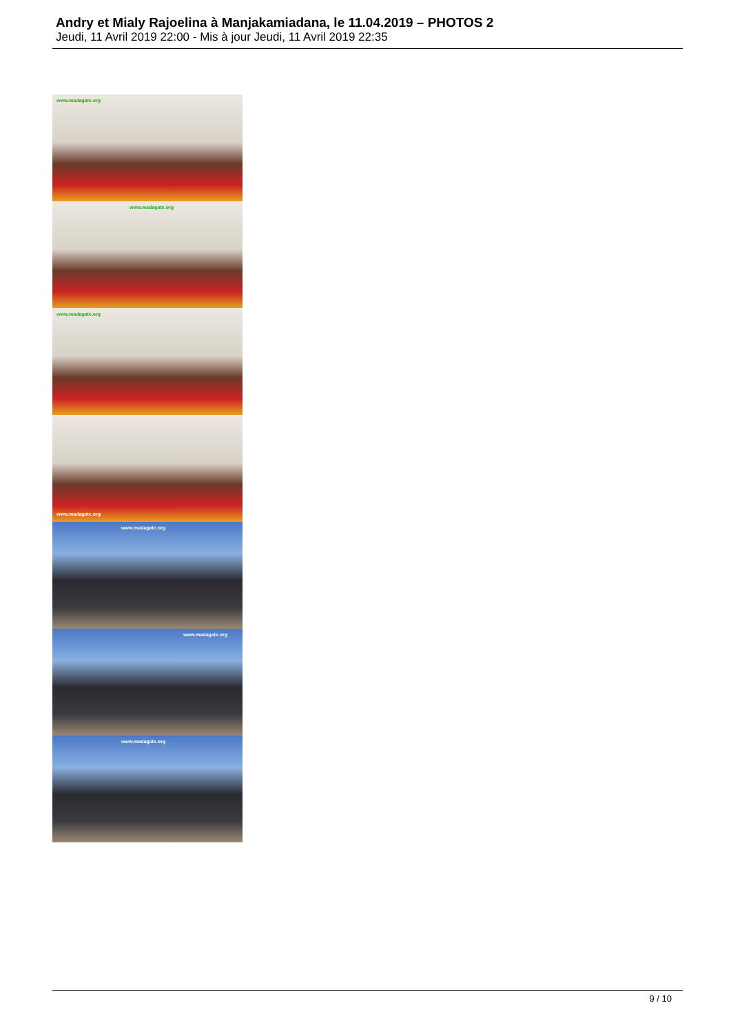Andry et Mialy Rajoelina à Manjakamiadana, le 11.04.2019 – PHOTOS 2
Jeudi, 11 Avril 2019 22:00 - Mis à jour Jeudi, 11 Avril 2019 22:35
www.madagate.org
www.madagate.org
www.madagate.org
www.madagate.org
www.madagate.org
www.madagate.org
www.madagate.org
9 / 10